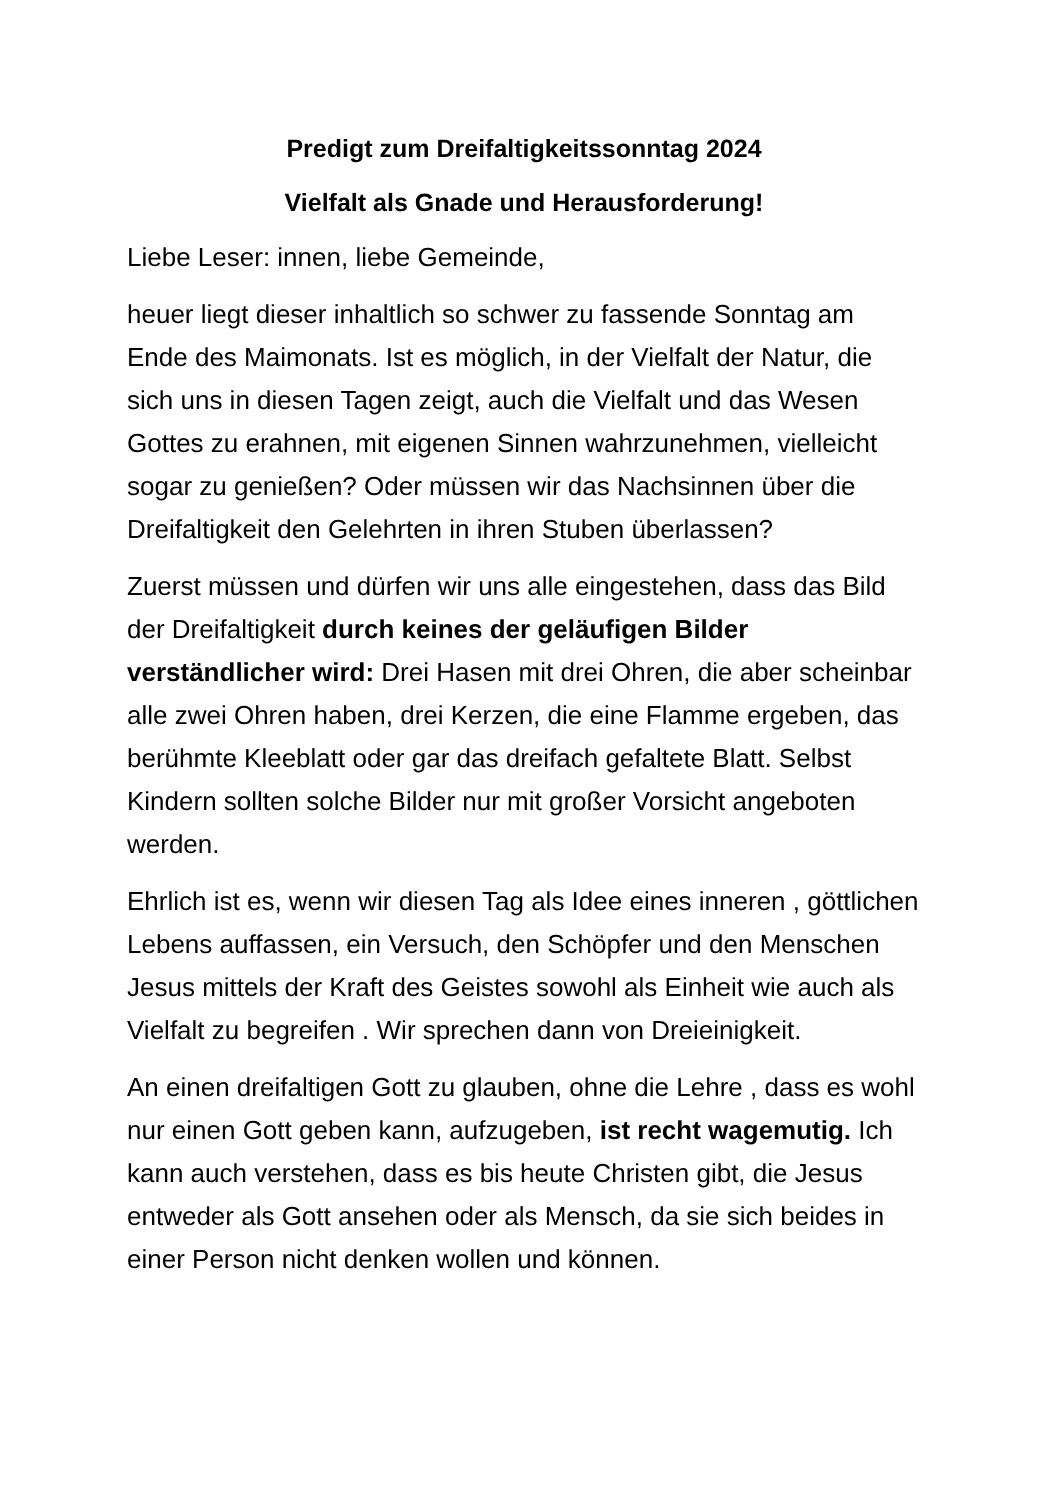Predigt zum Dreifaltigkeitssonntag 2024
Vielfalt als Gnade und Herausforderung!
Liebe Leser: innen, liebe Gemeinde,
heuer liegt dieser inhaltlich so schwer zu fassende Sonntag am Ende des Maimonats. Ist es möglich, in der Vielfalt der Natur, die sich uns in diesen Tagen zeigt, auch die Vielfalt und das Wesen Gottes zu erahnen, mit eigenen Sinnen wahrzunehmen, vielleicht sogar zu genießen? Oder müssen wir das Nachsinnen über die Dreifaltigkeit den Gelehrten in ihren Stuben überlassen?
Zuerst müssen und dürfen wir uns alle eingestehen, dass das Bild der Dreifaltigkeit durch keines der geläufigen Bilder verständlicher wird: Drei Hasen mit drei Ohren, die aber scheinbar alle zwei Ohren haben, drei Kerzen, die eine Flamme ergeben, das berühmte Kleeblatt oder gar das dreifach gefaltete Blatt. Selbst Kindern sollten solche Bilder nur mit großer Vorsicht angeboten werden.
Ehrlich ist es, wenn wir diesen Tag als Idee eines inneren , göttlichen Lebens auffassen, ein Versuch, den Schöpfer und den Menschen Jesus mittels der Kraft des Geistes sowohl als Einheit wie auch als Vielfalt zu begreifen . Wir sprechen dann von Dreieinigkeit.
An einen dreifaltigen Gott zu glauben, ohne die Lehre , dass es wohl nur einen Gott geben kann, aufzugeben, ist recht wagemutig. Ich kann auch verstehen, dass es bis heute Christen gibt, die Jesus entweder als Gott ansehen oder als Mensch, da sie sich beides in einer Person nicht denken wollen und können.